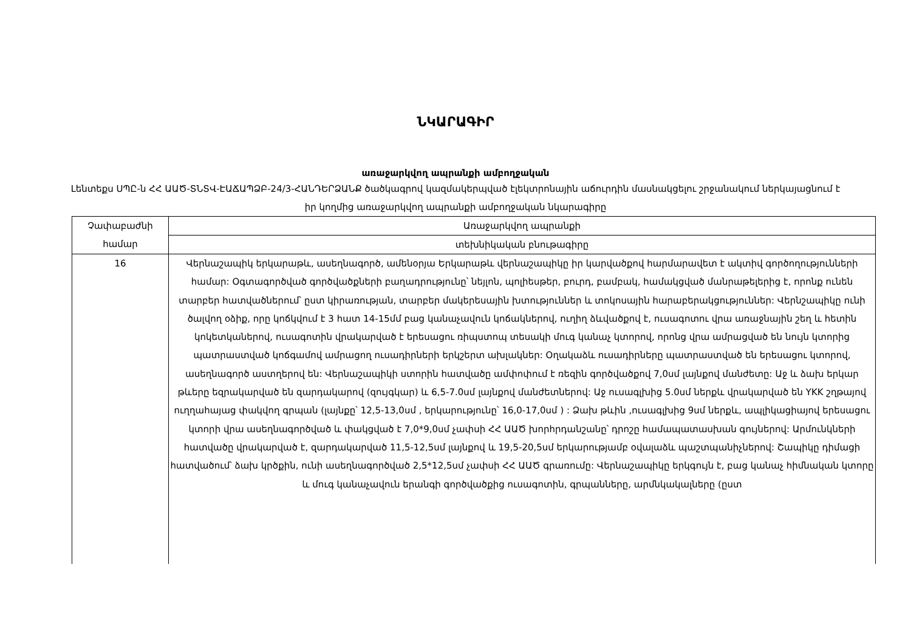ՆԿԱՐԱԳԻՐ
առաջարկվող ապրանքի ամբողջական
Լենտեքս ՍՊԸ-ն ՀՀ ԱԱԾ-ՏՆՏՎ-ԷԱՃԱՊՁԲ-24/3-ՀԱՆԴԵՐՁԱՆՔ ծածկագրով կազմակերպված էլեկտրոնային աճուրդին մասնակցելու շրջանակում ներկայացնում է իր կողմից առաջարկվող ապրանքի ամբողջական նկարագիրը
| Չափաբաժնի համար | Առաջարկվող ապրանքի |
| | տեխնիկական բնութագիրը |
| 16 | Վերնաշապիկ երկարաթև, ասեղնագործ, ամենօրյա Երկարաթև վերնաշապիկը իր կարվածքով հարմարավետ է ակտիվ գործողությունների համար: Օգտագործված գործվածքների բաղադրությունը՝ նեյլոն, պոլիեսթեր, բուրդ, բամբակ, համակցված մանրաթելերից է, որոնք ունեն տարբեր հատվածներում՝ ըստ կիրառության, տարբեր մակերեսային խտություններ և տոկոսային հարաբերակցություններ: Վերնշապիկը ունի ծալվող օձիք, որը կոճկվում է 3 հատ 14-15մմ բաց կանաչավուն կոճակներով, ուղիղ ձևվածքով է, ուսագոտու վրա առաջնային շեղ և հետին կոկետկաներով, ուսագոտին վրակարված է երեսացու ռիպստոպ տեսակի մուգ կանաչ կտորով, որոնց վրա ամրացված են նույն կտորից պատրաստված կոճգամով ամրացող ուսադիրների երկշերտ ախլակներ: Օղակաձև ուսադիրները պատրաստված են երեսացու կտորով, ասեղնագործ աստղերով են: Վերնաշապիկի ստորին հատվածը ամփոփում է ռեզին գործվածքով 7,0սմ լայնքով մանժետը: Աջ և ձախ երկար թևերը եզրակարված են զարդակարով (զույգկար) և 6,5-7.0սմ լայնքով մանժետներով: Աջ ուսագլխից 5.0սմ ներքև վրակարված են YKK շղթայով ուղղահայաց փակվող գրպան (լայնքը՝ 12,5-13,0սմ , երկարությունը՝ 16,0-17,0սմ ) : Ձախ թևին ,ուսագլխից 9սմ ներքև, ապլիկացիայով երեսացու կտորի վրա ասեղնագործված և փակցված է 7,0*9,0սմ չափսի ՀՀ ԱԱԾ խորհրդանշանը՝ դրոշը համապատասխան գույներով: Արմունկների հատվածը վրակարված է, զարդակարված 11,5-12,5սմ լայնքով և 19,5-20,5սմ երկարությամբ օվալաձև պաշտպանիչներով: Շապիկը դիմացի հատվածում՝ ձախ կրծքին, ունի ասեղնագործված 2,5*12,5սմ չափսի ՀՀ ԱԱԾ գրառումը: Վերնաշապիկը երկգույն է, բաց կանաչ հիմնական կտորը և մուգ կանաչավուն երանգի գործվածքից ուսագոտին, գրպանները, արմնկակալները (ըստ |